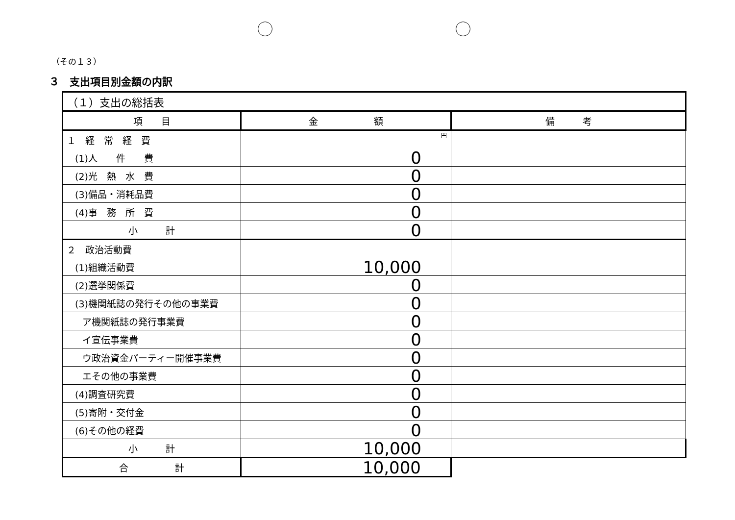（その１３）
３　支出項目別金額の内訳
| （１）支出の総括表 | | |
| 項 目 | 金 額 | 備 考 |
| １ 経 常 経 費 | 円 | |
| (1)人 件 費 | 0 | |
| (2)光 熱 水 費 | 0 | |
| (3)備品・消耗品費 | 0 | |
| (4)事 務 所 費 | 0 | |
| 小 計 | 0 | |
| ２ 政治活動費 | | |
| (1)組織活動費 | 10,000 | |
| (2)選挙関係費 | 0 | |
| (3)機関紙誌の発行その他の事業費 | 0 | |
| ア機関紙誌の発行事業費 | 0 | |
| イ宣伝事業費 | 0 | |
| ウ政治資金パーティー開催事業費 | 0 | |
| エその他の事業費 | 0 | |
| (4)調査研究費 | 0 | |
| (5)寄附・交付金 | 0 | |
| (6)その他の経費 | 0 | |
| 小 計 | 10,000 | |
| 合 計 | 10,000 | |